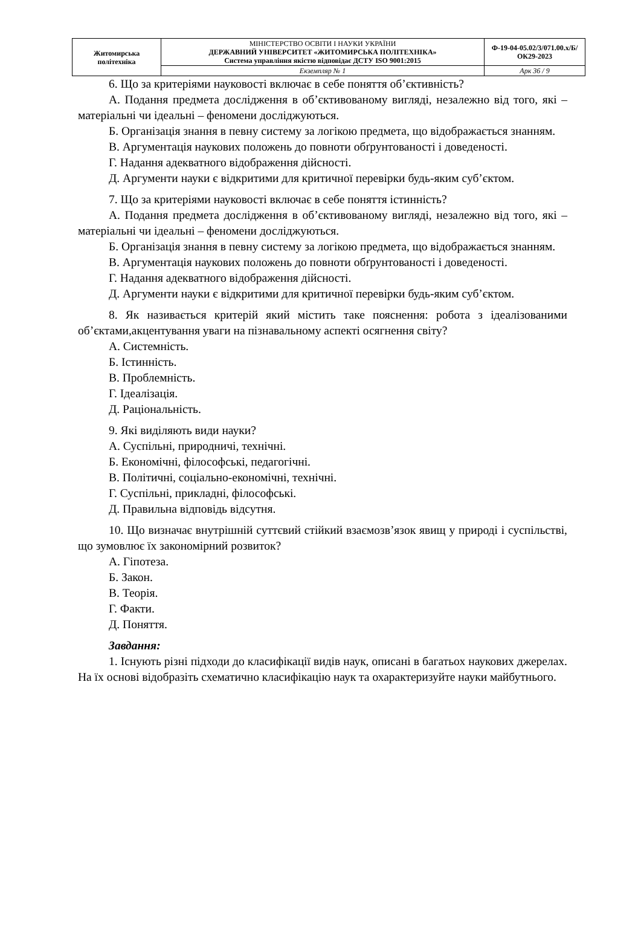| Житомирська політехніка | МІНІСТЕРСТВО ОСВІТИ І НАУКИ УКРАЇНИ ДЕРЖАВНИЙ УНІВЕРСИТЕТ «ЖИТОМИРСЬКА ПОЛІТЕХНІКА» Система управління якістю відповідає ДСТУ ISO 9001:2015 | Ф-19-04-05.02/3/071.00.х/Б/ОК29-2023 |
| | Екземпляр № 1 | Арк 36 / 9 |
6. Що за критеріями науковості включає в себе поняття об’єктивність?
А. Подання предмета дослідження в об’єктивованому вигляді, незалежно від того, які – матеріальні чи ідеальні – феномени досліджуються.
Б. Організація знання в певну систему за логікою предмета, що відображається знанням.
В. Аргументація наукових положень до повноти обґрунтованості і доведеності.
Г. Надання адекватного відображення дійсності.
Д. Аргументи науки є відкритими для критичної перевірки будь-яким суб’єктом.
7. Що за критеріями науковості включає в себе поняття істинність?
А. Подання предмета дослідження в об’єктивованому вигляді, незалежно від того, які – матеріальні чи ідеальні – феномени досліджуються.
Б. Організація знання в певну систему за логікою предмета, що відображається знанням.
В. Аргументація наукових положень до повноти обґрунтованості і доведеності.
Г. Надання адекватного відображення дійсності.
Д. Аргументи науки є відкритими для критичної перевірки будь-яким суб’єктом.
8. Як називається критерій який містить таке пояснення: робота з ідеалізованими об’єктами,акцентування уваги на пізнавальному аспекті осягнення світу?
А. Системність.
Б. Істинність.
В. Проблемність.
Г. Ідеалізація.
Д. Раціональність.
9. Які виділяють види науки?
А. Суспільні, природничі, технічні.
Б. Економічні, філософські, педагогічні.
В. Політичні, соціально-економічні, технічні.
Г. Суспільні, прикладні, філософські.
Д. Правильна відповідь відсутня.
10. Що визначає внутрішній суттєвий стійкий взаємозв’язок явищ у природі і суспільстві, що зумовлює їх закономірний розвиток?
А. Гіпотеза.
Б. Закон.
В. Теорія.
Г. Факти.
Д. Поняття.
Завдання:
1. Існують різні підходи до класифікації видів наук, описані в багатьох наукових джерелах. На їх основі відобразіть схематично класифікацію наук та охарактеризуйте науки майбутнього.